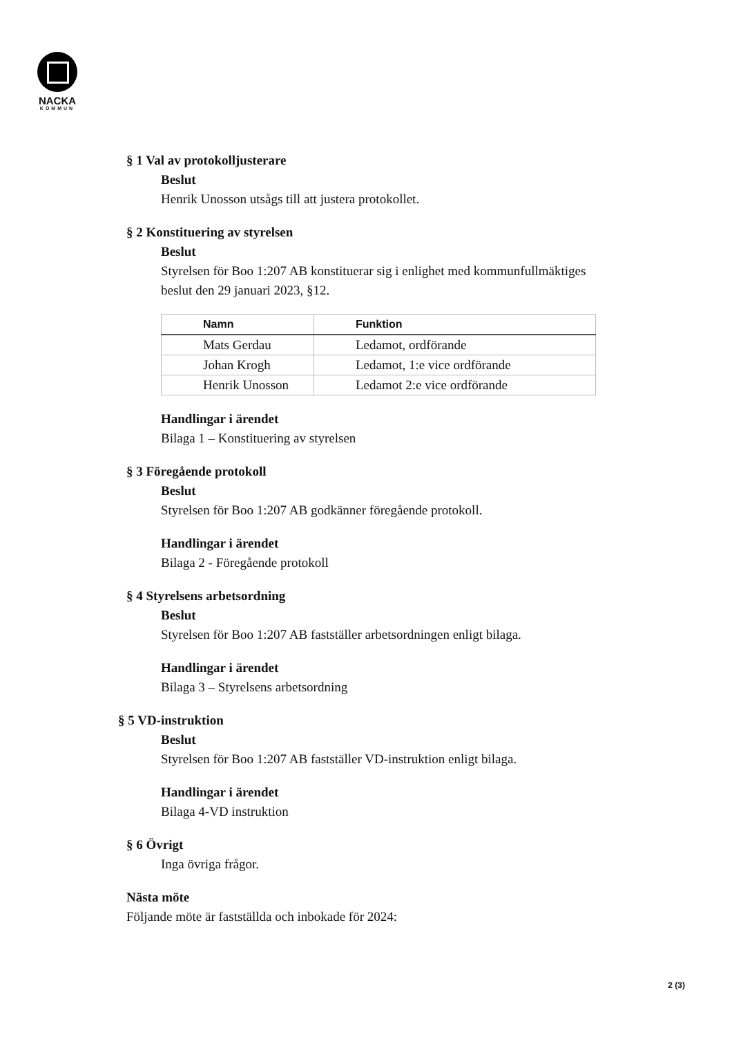NACKA
KOMMUN
§ 1 Val av protokolljusterare
Beslut
Henrik Unosson utsågs till att justera protokollet.
§ 2 Konstituering av styrelsen
Beslut
Styrelsen för Boo 1:207 AB konstituerar sig i enlighet med kommunfullmäktiges beslut den 29 januari 2023, §12.
| Namn | Funktion |
| --- | --- |
| Mats Gerdau | Ledamot, ordförande |
| Johan Krogh | Ledamot, 1:e vice ordförande |
| Henrik Unosson | Ledamot 2:e vice ordförande |
Handlingar i ärendet
Bilaga 1 – Konstituering av styrelsen
§ 3 Föregående protokoll
Beslut
Styrelsen för Boo 1:207 AB godkänner föregående protokoll.
Handlingar i ärendet
Bilaga 2 - Föregående protokoll
§ 4 Styrelsens arbetsordning
Beslut
Styrelsen för Boo 1:207 AB fastställer arbetsordningen enligt bilaga.
Handlingar i ärendet
Bilaga 3 – Styrelsens arbetsordning
§ 5 VD-instruktion
Beslut
Styrelsen för Boo 1:207 AB fastställer VD-instruktion enligt bilaga.
Handlingar i ärendet
Bilaga 4-VD instruktion
§ 6 Övrigt
Inga övriga frågor.
Nästa möte
Följande möte är fastställda och inbokade för 2024:
2 (3)